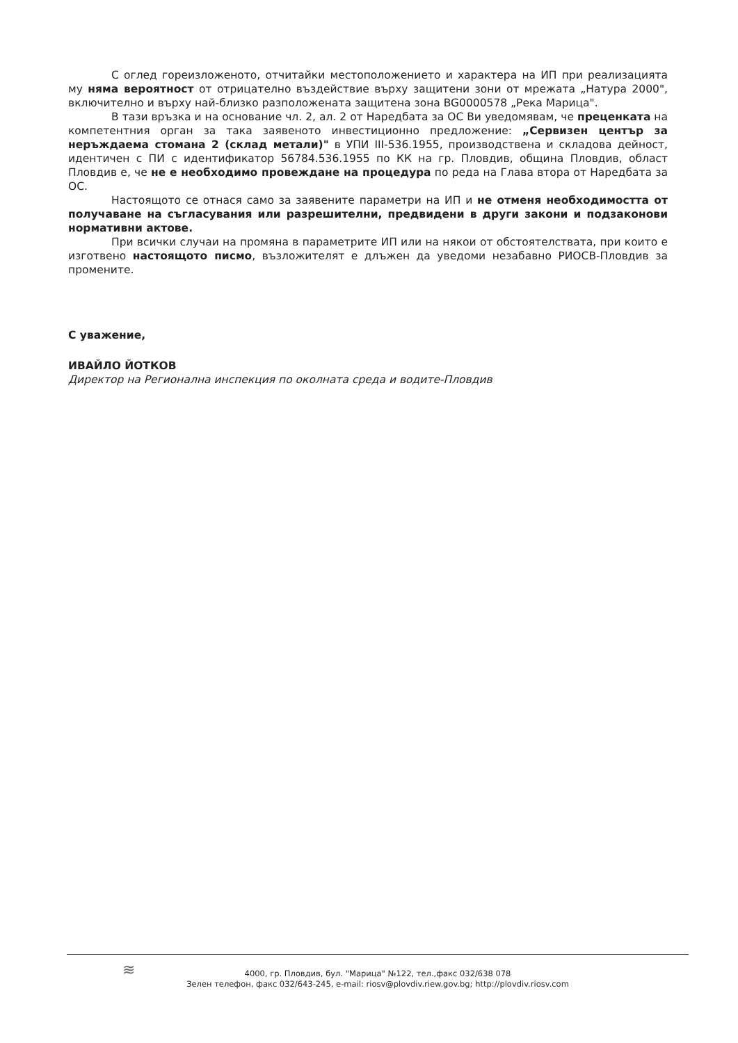С оглед гореизложеното, отчитайки местоположението и характера на ИП при реализацията му няма вероятност от отрицателно въздействие върху защитени зони от мрежата „Натура 2000", включително и върху най-близко разположената защитена зона BG0000578 „Река Марица".
В тази връзка и на основание чл. 2, ал. 2 от Наредбата за ОС Ви уведомявам, че преценката на компетентния орган за така заявеното инвестиционно предложение: „Сервизен център за неръждаема стомана 2 (склад метали)" в УПИ III-536.1955, производствена и складова дейност, идентичен с ПИ с идентификатор 56784.536.1955 по КК на гр. Пловдив, община Пловдив, област Пловдив е, че не е необходимо провеждане на процедура по реда на Глава втора от Наредбата за ОС.
Настоящото се отнася само за заявените параметри на ИП и не отменя необходимостта от получаване на съгласувания или разрешителни, предвидени в други закони и подзаконови нормативни актове.
При всички случаи на промяна в параметрите ИП или на някои от обстоятелствата, при които е изготвено настоящото писмо, възложителят е длъжен да уведоми незабавно РИОСВ-Пловдив за промените.
С уважение,
ИВАЙЛО ЙОТКОВ
Директор на Регионална инспекция по околната среда и водите-Пловдив
≋
4000, гр. Пловдив, бул. "Марица" №122, тел.,факс 032/638 078
Зелен телефон, факс 032/643-245, e-mail: riosv@plovdiv.riew.gov.bg; http://plovdiv.riosv.com